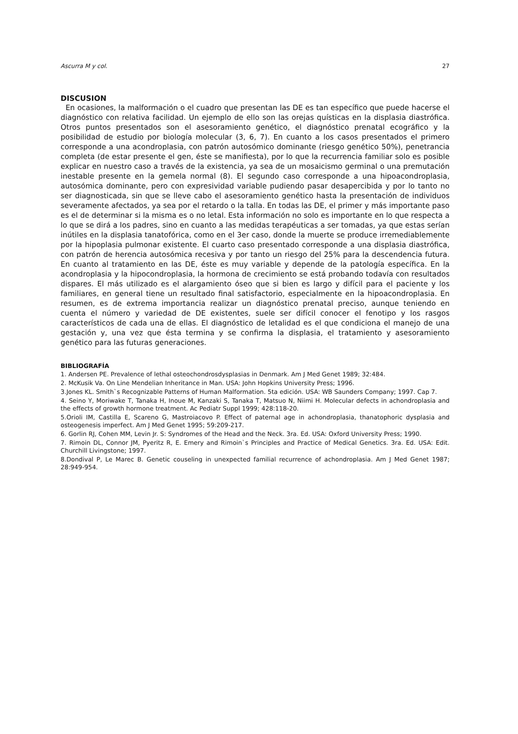Ascurra M y col. 27
DISCUSION
En ocasiones, la malformación o el cuadro que presentan las DE es tan específico que puede hacerse el diagnóstico con relativa facilidad. Un ejemplo de ello son las orejas quísticas en la displasia diastrófica. Otros puntos presentados son el asesoramiento genético, el diagnóstico prenatal ecográfico y la posibilidad de estudio por biología molecular (3, 6, 7). En cuanto a los casos presentados el primero corresponde a una acondroplasia, con patrón autosómico dominante (riesgo genético 50%), penetrancia completa (de estar presente el gen, éste se manifiesta), por lo que la recurrencia familiar solo es posible explicar en nuestro caso a través de la existencia, ya sea de un mosaicismo germinal o una premutación inestable presente en la gemela normal (8). El segundo caso corresponde a una hipoacondroplasia, autosómica dominante, pero con expresividad variable pudiendo pasar desapercibida y por lo tanto no ser diagnosticada, sin que se lleve cabo el asesoramiento genético hasta la presentación de individuos severamente afectados, ya sea por el retardo o la talla. En todas las DE, el primer y más importante paso es el de determinar si la misma es o no letal. Esta información no solo es importante en lo que respecta a lo que se dirá a los padres, sino en cuanto a las medidas terapéuticas a ser tomadas, ya que estas serían inútiles en la displasia tanatofórica, como en el 3er caso, donde la muerte se produce irremediablemente por la hipoplasia pulmonar existente. El cuarto caso presentado corresponde a una displasia diastrófica, con patrón de herencia autosómica recesiva y por tanto un riesgo del 25% para la descendencia futura. En cuanto al tratamiento en las DE, éste es muy variable y depende de la patología específica. En la acondroplasia y la hipocondroplasia, la hormona de crecimiento se está probando todavía con resultados dispares. El más utilizado es el alargamiento óseo que si bien es largo y difícil para el paciente y los familiares, en general tiene un resultado final satisfactorio, especialmente en la hipoacondroplasia. En resumen, es de extrema importancia realizar un diagnóstico prenatal preciso, aunque teniendo en cuenta el número y variedad de DE existentes, suele ser difícil conocer el fenotipo y los rasgos característicos de cada una de ellas. El diagnóstico de letalidad es el que condiciona el manejo de una gestación y, una vez que ésta termina y se confirma la displasia, el tratamiento y asesoramiento genético para las futuras generaciones.
BIBLIOGRAFÍA
1. Andersen PE. Prevalence of lethal osteochondrosdysplasias in Denmark. Am J Med Genet 1989; 32:484.
2. McKusik Va. On Line Mendelian Inheritance in Man. USA: John Hopkins University Press; 1996.
3.Jones KL. Smith`s Recognizable Patterns of Human Malformation. 5ta edición. USA: WB Saunders Company; 1997. Cap 7.
4. Seino Y, Moriwake T, Tanaka H, Inoue M, Kanzaki S, Tanaka T, Matsuo N, Niimi H. Molecular defects in achondroplasia and the effects of growth hormone treatment. Ac Pediatr Suppl 1999; 428:118-20.
5.Orioli IM, Castilla E, Scareno G, Mastroiacovo P. Effect of paternal age in achondroplasia, thanatophoric dysplasia and osteogenesis imperfect. Am J Med Genet 1995; 59:209-217.
6. Gorlin RJ, Cohen MM, Levin Jr. S: Syndromes of the Head and the Neck. 3ra. Ed. USA: Oxford University Press; 1990.
7. Rimoin DL, Connor JM, Pyeritz R, E. Emery and Rimoin`s Principles and Practice of Medical Genetics. 3ra. Ed. USA: Edit. Churchill Livingstone; 1997.
8.Dondival P, Le Marec B. Genetic couseling in unexpected familial recurrence of achondroplasia. Am J Med Genet 1987; 28:949-954.